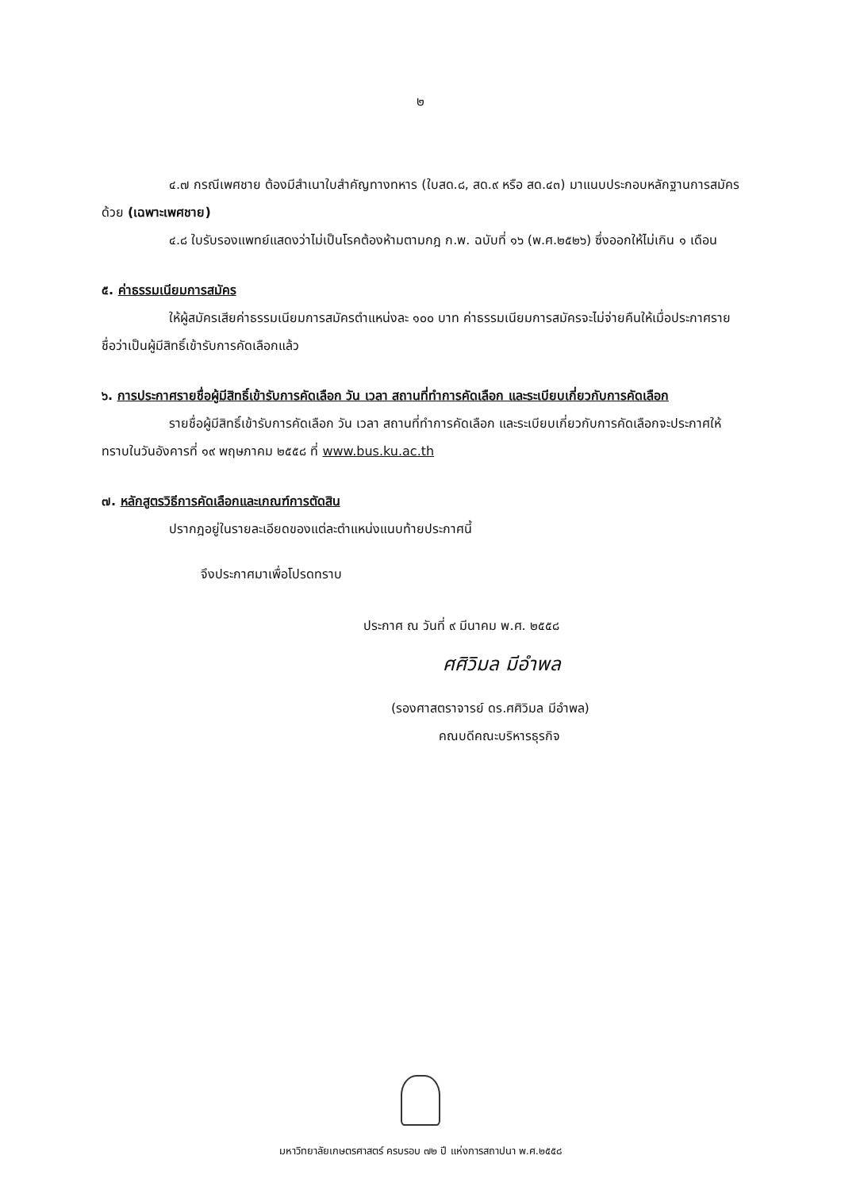๒
๔.๗ กรณีเพศชาย ต้องมีสำเนาใบสำคัญทางทหาร (ใบสด.๘, สด.๙ หรือ สด.๔๓) มาแนบประกอบหลักฐานการสมัครด้วย (เฉพาะเพศชาย)
๔.๘ ใบรับรองแพทย์แสดงว่าไม่เป็นโรคต้องห้ามตามกฎ ก.พ. ฉบับที่ ๑๖ (พ.ศ.๒๕๒๖) ซึ่งออกให้ไม่เกิน ๑ เดือน
๕. ค่าธรรมเนียมการสมัคร
ให้ผู้สมัครเสียค่าธรรมเนียมการสมัครตำแหน่งละ ๑๐๐ บาท ค่าธรรมเนียมการสมัครจะไม่จ่ายคืนให้เมื่อประกาศรายชื่อว่าเป็นผู้มีสิทธิ์เข้ารับการคัดเลือกแล้ว
๖. การประกาศรายชื่อผู้มีสิทธิ์เข้ารับการคัดเลือก วัน เวลา สถานที่ทำการคัดเลือก และระเบียบเกี่ยวกับการคัดเลือก
รายชื่อผู้มีสิทธิ์เข้ารับการคัดเลือก วัน เวลา สถานที่ทำการคัดเลือก และระเบียบเกี่ยวกับการคัดเลือกจะประกาศให้ทราบในวันอังคารที่ ๑๙ พฤษภาคม ๒๕๕๘ ที่ www.bus.ku.ac.th
๗. หลักสูตรวิธีการคัดเลือกและเกณฑ์การตัดสิน
ปรากฎอยู่ในรายละเอียดของแต่ละตำแหน่งแนบท้ายประกาศนี้
จึงประกาศมาเพื่อโปรดทราบ
ประกาศ ณ วันที่ ๙ มีนาคม พ.ศ. ๒๕๕๘
ศศิวิมล มีอำพล
(รองศาสตราจารย์ ดร.ศศิวิมล มีอำพล)
คณบดีคณะบริหารธุรกิจ
มหาวิทยาลัยเกษตรศาสตร์ ครบรอบ ๗๒ ปี แห่งการสถาปนา พ.ศ.๒๕๕๘